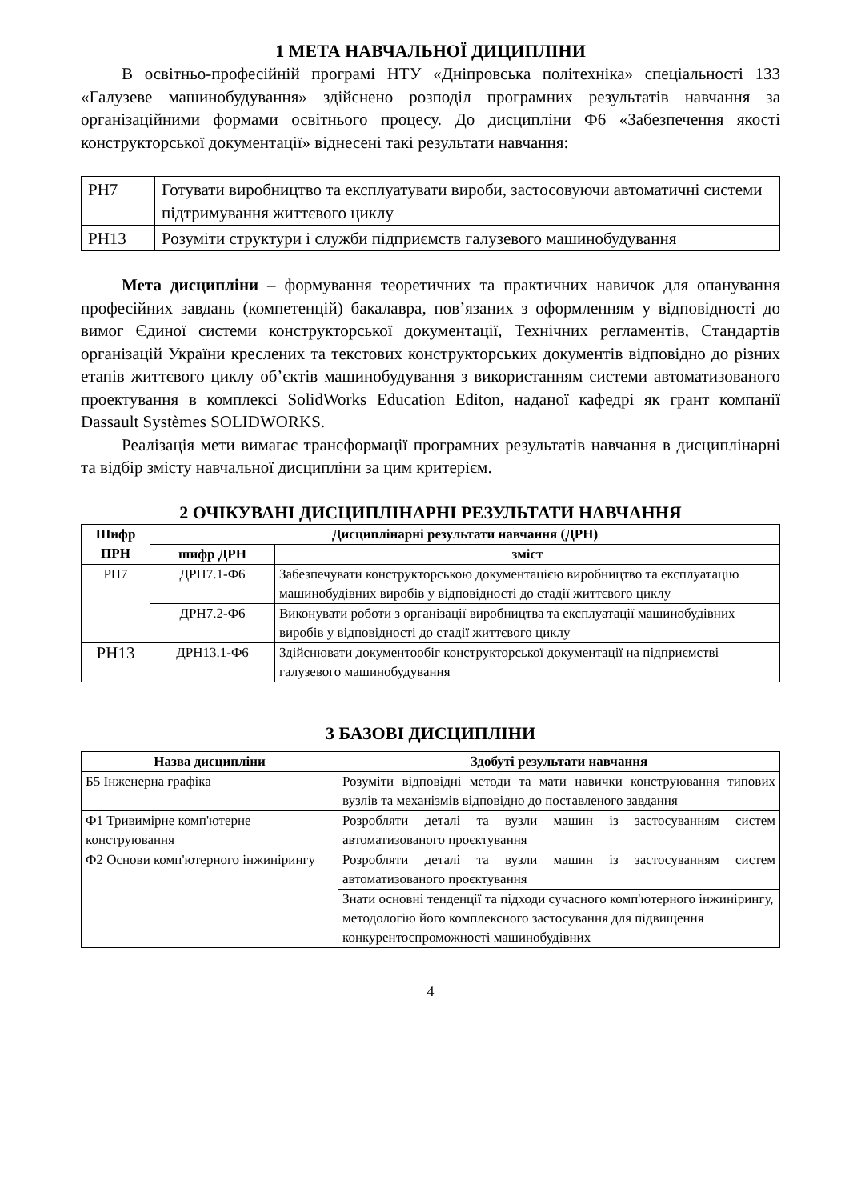1 МЕТА НАВЧАЛЬНОЇ ДИЦИПЛІНИ
В освітньо-професійній програмі НТУ «Дніпровська політехніка» спеціальності 133 «Галузеве машинобудування» здійснено розподіл програмних результатів навчання за організаційними формами освітнього процесу. До дисципліни Ф6 «Забезпечення якості конструкторської документації» віднесені такі результати навчання:
| РН7 | Готувати виробництво та експлуатувати вироби, застосовуючи автоматичні системи підтримування життєвого циклу |
| РН13 | Розуміти структури і служби підприємств галузевого машинобудування |
Мета дисципліни – формування теоретичних та практичних навичок для опанування професійних завдань (компетенцій) бакалавра, пов’язаних з оформленням у відповідності до вимог Єдиної системи конструкторської документації, Технічних регламентів, Стандартів організацій України креслених та текстових конструкторських документів відповідно до різних етапів життєвого циклу об’єктів машинобудування з використанням системи автоматизованого проектування в комплексі SolidWorks Education Editon, наданої кафедрі як грант компанії Dassault Systèmes SOLIDWORKS.
Реалізація мети вимагає трансформації програмних результатів навчання в дисциплінарні та відбір змісту навчальної дисципліни за цим критерієм.
2 ОЧІКУВАНІ ДИСЦИПЛІНАРНІ РЕЗУЛЬТАТИ НАВЧАННЯ
| Шифр ПРН | Дисциплінарні результати навчання (ДРН) | |
| --- | --- | --- |
| | шифр ДРН | зміст |
| РН7 | ДРН7.1-Ф6 | Забезпечувати конструкторською документацією виробництво та експлуатацію машинобудівних виробів у відповідності до стадії життєвого циклу |
| | ДРН7.2-Ф6 | Виконувати роботи з організації виробництва та експлуатації машинобудівних виробів у відповідності до стадії життєвого циклу |
| РН13 | ДРН13.1-Ф6 | Здійснювати документообіг конструкторської документації на підприємстві галузевого машинобудування |
3 БАЗОВІ ДИСЦИПЛІНИ
| Назва дисципліни | Здобуті результати навчання |
| --- | --- |
| Б5 Інженерна графіка | Розуміти відповідні методи та мати навички конструювання типових вузлів та механізмів відповідно до поставленого завдання |
| Ф1 Тривимірне комп'ютерне конструювання | Розробляти деталі та вузли машин із застосуванням систем автоматизованого проєктування |
| Ф2 Основи комп'ютерного інжинірингу | Розробляти деталі та вузли машин із застосуванням систем автоматизованого проєктування |
| | Знати основні тенденції та підходи сучасного комп'ютерного інжинірингу, методологію його комплексного застосування для підвищення конкурентоспроможності машинобудівних |
4